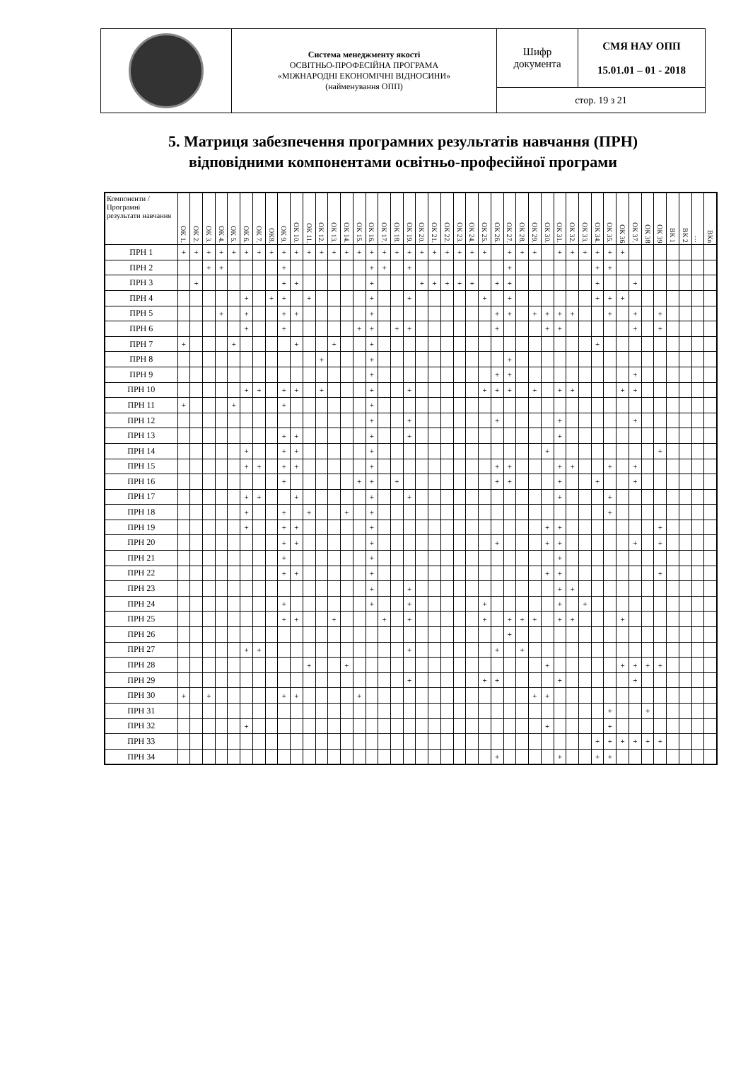| | Система менеджменту якості ОСВІТНЬО-ПРОФЕСІЙНА ПРОГРАМА «МІЖНАРОДНІ ЕКОНОМІЧНІ ВІДНОСИНИ» (найменування ОПП) | Шифр документа | СМЯ НАУ ОПП 15.01.01 – 01 - 2018 |
| | | стор. 19 з 21 | |
5. Матриця забезпечення програмних результатів навчання (ПРН)
відповідними компонентами освітньо-професійної програми
| Компоненти / Програмні результати навчання | ОК 1. | ОК 2. | ОК 3. | ОК 4. | ОК 5. | ОК 6. | ОК 7. | ОК8. | ОК 9. | ОК 10. | ОК 11. | ОК 12. | ОК 13. | ОК 14. | ОК 15. | ОК 16. | ОК 17. | ОК 18. | ОК 19. | ОК 20. | ОК 21. | ОК 22. | ОК 23. | ОК 24. | ОК 25. | ОК 26. | ОК 27. | ОК 28. | ОК 29. | ОК 30. | ОК 31. | ОК 32. | ОК 33. | ОК 34. | ОК 35. | ОК 36 | ОК 37. | ОК 38 | ОК 39 | ВК 1 | ВК 2 | … | ВКn |
| --- | --- | --- | --- | --- | --- | --- | --- | --- | --- | --- | --- | --- | --- | --- | --- | --- | --- | --- | --- | --- | --- | --- | --- | --- | --- | --- | --- | --- | --- | --- | --- | --- | --- | --- | --- | --- | --- | --- | --- | --- | --- | --- | --- |
| ПРН 1 | + | + | + | + | + | + | + | + | + | + | + | + | + | + | + | + | + | + | + | + | + | + | + | + | + | | + | + | + | | + | + | + | + | + | + | | | | | | | |
| ПРН 2 | | | + | + | | | | | + | | | | | | | + | + | | + | | | | | | | | + | | | | | | | + | + | | | | | | | | |
| ПРН 3 | | + | | | | | | | + | + | | | | | | + | | | | + | + | + | + | + | | + | + | | | | | | | + | | | + | | | | | | |
| ПРН 4 | | | | | | + | | + | + | | + | | | | | + | | | + | | | | | | + | | + | | | | | | | + | + | + | | | | | | | |
| ПРН 5 | | | | + | | + | | | + | + | | | | | | + | | | | | | | | | | + | + | | + | + | + | + | | | + | | + | | + | | | | |
| ПРН 6 | | | | | | + | | | + | | | | | | + | + | | + | + | | | | | | | + | | | | + | + | | | | | | + | | + | | | | |
| ПРН 7 | + | | | | + | | | | | + | | | + | | | + | | | | | | | | | | | | | | | | | | + | | | | | | | | | |
| ПРН 8 | | | | | | | | | | | | + | | | | + | | | | | | | | | | | + | | | | | | | | | | | | | | | | |
| ПРН 9 | | | | | | | | | | | | | | | | + | | | | | | | | | | + | + | | | | | | | | | | + | | | | | | |
| ПРН 10 | | | | | | + | + | | + | + | | + | | | | + | | | + | | | | | | + | + | + | | + | | + | + | | | | + | + | | | | | | |
| ПРН 11 | + | | | | + | | | | + | | | | | | | + | | | | | | | | | | | | | | | | | | | | | | | | | | | |
| ПРН 12 | | | | | | | | | | | | | | | | + | | | + | | | | | | | + | | | | | + | | | | | | + | | | | | | |
| ПРН 13 | | | | | | | | | + | + | | | | | | + | | | + | | | | | | | | | | | | + | | | | | | | | | | | | |
| ПРН 14 | | | | | | + | | | + | + | | | | | | + | | | | | | | | | | | | | | + | | | | | | | | | + | | | | |
| ПРН 15 | | | | | | + | + | | + | + | | | | | | + | | | | | | | | | | + | + | | | | + | + | | | + | | + | | | | | | |
| ПРН 16 | | | | | | | | | + | | | | | | + | + | | + | | | | | | | | + | + | | | | + | | | + | | | + | | | | | | |
| ПРН 17 | | | | | | + | + | | | + | | | | | | + | | | + | | | | | | | | | | | | + | | | | + | | | | | | | | |
| ПРН 18 | | | | | | + | | | + | | + | | | + | | + | | | | | | | | | | | | | | | | | | | + | | | | | | | | |
| ПРН 19 | | | | | | + | | | + | + | | | | | | + | | | | | | | | | | | | | | + | + | | | | | | | | + | | | | |
| ПРН 20 | | | | | | | | | + | + | | | | | | + | | | | | | | | | | + | | | | + | + | | | | | | + | | + | | | | |
| ПРН 21 | | | | | | | | | + | | | | | | | + | | | | | | | | | | | | | | | + | | | | | | | | | | | | |
| ПРН 22 | | | | | | | | | + | + | | | | | | + | | | | | | | | | | | | | | + | + | | | | | | | | + | | | | |
| ПРН 23 | | | | | | | | | | | | | | | | + | | | + | | | | | | | | | | | | + | + | | | | | | | | | | | |
| ПРН 24 | | | | | | | | | + | | | | | | | + | | | + | | | | | | + | | | | | | + | | + | | | | | | | | | | |
| ПРН 25 | | | | | | | | | + | + | | | + | | | | + | | + | | | | | | + | | + | + | + | | + | + | | | | + | | | | | | | |
| ПРН 26 | | | | | | | | | | | | | | | | | | | | | | | | | | | + | | | | | | | | | | | | | | | | |
| ПРН 27 | | | | | | + | + | | | | | | | | | | | | + | | | | | | | + | | + | | | | | | | | | | | | | | | |
| ПРН 28 | | | | | | | | | | | + | | | + | | | | | | | | | | | | | | | | + | | | | | | + | + | + | + | | | | |
| ПРН 29 | | | | | | | | | | | | | | | | | | | + | | | | | | + | + | | | | | + | | | | | | + | | | | | | |
| ПРН 30 | + | | + | | | | | | + | + | | | | | + | | | | | | | | | | | | | | + | + | | | | | | | | | | | | | |
| ПРН 31 | | | | | | | | | | | | | | | | | | | | | | | | | | | | | | | | | | | + | | | + | | | | | |
| ПРН 32 | | | | | | + | | | | | | | | | | | | | | | | | | | | | | | | + | | | | | + | | | | | | | | |
| ПРН 33 | | | | | | | | | | | | | | | | | | | | | | | | | | | | | | | | | | + | + | + | + | + | + | | | | |
| ПРН 34 | | | | | | | | | | | | | | | | | | | | | | | | | | + | | | | | + | | | + | + | | | | | | | | |